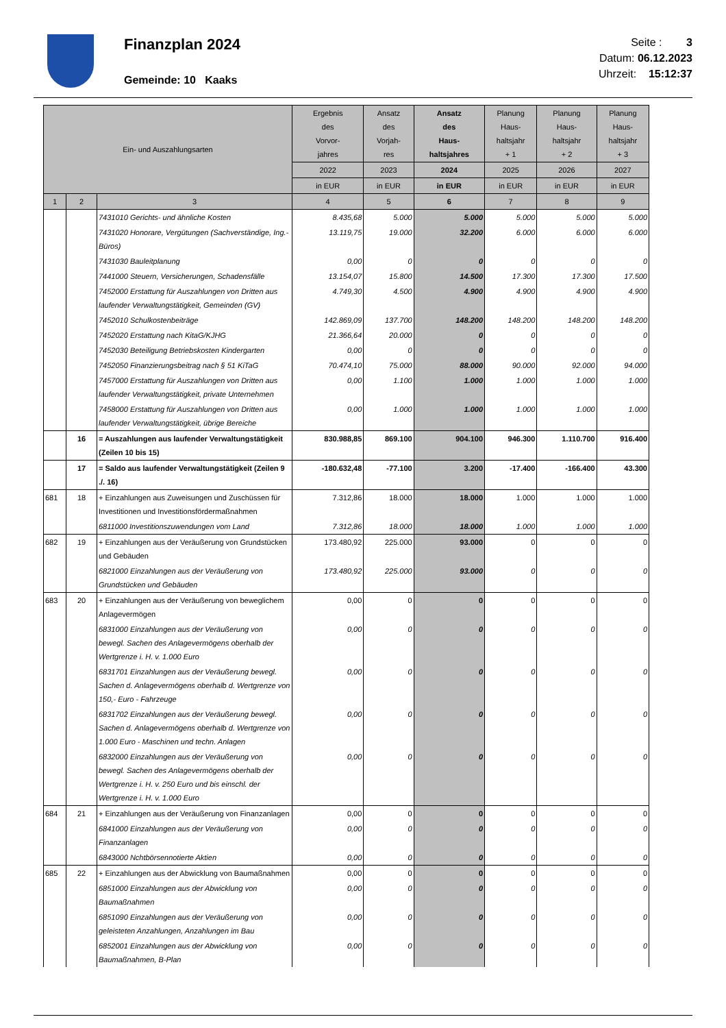Finanzplan 2024
Gemeinde: 10 Kaaks
Seite : 3
Datum: 06.12.2023
Uhrzeit: 15:12:37
| Ein- und Auszahlungsarten | | | Ergebnis des Vorvor- jahres | Ansatz des Vorjah- res | Ansatz des Haus- haltsjahres | Planung Haus- haltsjahr + 1 | Planung Haus- haltsjahr + 2 | Planung Haus- haltsjahr + 3 |
| --- | --- | --- | --- | --- | --- | --- | --- | --- |
| | | | 2022 | 2023 | 2024 | 2025 | 2026 | 2027 |
| | | | in EUR | in EUR | in EUR | in EUR | in EUR | in EUR |
| 1 | 2 | 3 | 4 | 5 | 6 | 7 | 8 | 9 |
| | | 7431010 Gerichts- und ähnliche Kosten | 8.435,68 | 5.000 | 5.000 | 5.000 | 5.000 | 5.000 |
| | | 7431020 Honorare, Vergütungen (Sachverständige, Ing.-Büros) | 13.119,75 | 19.000 | 32.200 | 6.000 | 6.000 | 6.000 |
| | | 7431030 Bauleitplanung | 0,00 | 0 | 0 | 0 | 0 | 0 |
| | | 7441000 Steuern, Versicherungen, Schadensfälle | 13.154,07 | 15.800 | 14.500 | 17.300 | 17.300 | 17.500 |
| | | 7452000 Erstattung für Auszahlungen von Dritten aus laufender Verwaltungstätigkeit, Gemeinden (GV) | 4.749,30 | 4.500 | 4.900 | 4.900 | 4.900 | 4.900 |
| | | 7452010 Schulkostenbeiträge | 142.869,09 | 137.700 | 148.200 | 148.200 | 148.200 | 148.200 |
| | | 7452020 Erstattung nach KitaG/KJHG | 21.366,64 | 20.000 | 0 | 0 | 0 | 0 |
| | | 7452030 Beteiligung Betriebskosten Kindergarten | 0,00 | 0 | 0 | 0 | 0 | 0 |
| | | 7452050 Finanzierungsbeitrag nach § 51 KiTaG | 70.474,10 | 75.000 | 88.000 | 90.000 | 92.000 | 94.000 |
| | | 7457000 Erstattung für Auszahlungen von Dritten aus laufender Verwaltungstätigkeit, private Unternehmen | 0,00 | 1.100 | 1.000 | 1.000 | 1.000 | 1.000 |
| | | 7458000 Erstattung für Auszahlungen von Dritten aus laufender Verwaltungstätigkeit, übrige Bereiche | 0,00 | 1.000 | 1.000 | 1.000 | 1.000 | 1.000 |
| | 16 | = Auszahlungen aus laufender Verwaltungstätigkeit (Zeilen 10 bis 15) | 830.988,85 | 869.100 | 904.100 | 946.300 | 1.110.700 | 916.400 |
| | 17 | = Saldo aus laufender Verwaltungstätigkeit (Zeilen 9 ./. 16) | -180.632,48 | -77.100 | 3.200 | -17.400 | -166.400 | 43.300 |
| 681 | 18 | + Einzahlungen aus Zuweisungen und Zuschüssen für Investitionen und Investitionsfördermaßnahmen | 7.312,86 | 18.000 | 18.000 | 1.000 | 1.000 | 1.000 |
| | | 6811000 Investitionszuwendungen vom Land | 7.312,86 | 18.000 | 18.000 | 1.000 | 1.000 | 1.000 |
| 682 | 19 | + Einzahlungen aus der Veräußerung von Grundstücken und Gebäuden | 173.480,92 | 225.000 | 93.000 | 0 | 0 | 0 |
| | | 6821000 Einzahlungen aus der Veräußerung von Grundstücken und Gebäuden | 173.480,92 | 225.000 | 93.000 | 0 | 0 | 0 |
| 683 | 20 | + Einzahlungen aus der Veräußerung von beweglichem Anlagevermögen | 0,00 | 0 | 0 | 0 | 0 | 0 |
| | | 6831000 Einzahlungen aus der Veräußerung von bewegl. Sachen des Anlagevermögens oberhalb der Wertgrenze i. H. v. 1.000 Euro | 0,00 | 0 | 0 | 0 | 0 | 0 |
| | | 6831701 Einzahlungen aus der Veräußerung bewegl. Sachen d. Anlagevermögens oberhalb d. Wertgrenze von 150,- Euro - Fahrzeuge | 0,00 | 0 | 0 | 0 | 0 | 0 |
| | | 6831702 Einzahlungen aus der Veräußerung bewegl. Sachen d. Anlagevermögens oberhalb d. Wertgrenze von 1.000 Euro - Maschinen und techn. Anlagen | 0,00 | 0 | 0 | 0 | 0 | 0 |
| | | 6832000 Einzahlungen aus der Veräußerung von bewegl. Sachen des Anlagevermögens oberhalb der Wertgrenze i. H. v. 250 Euro und bis einschl. der Wertgrenze i. H. v. 1.000 Euro | 0,00 | 0 | 0 | 0 | 0 | 0 |
| 684 | 21 | + Einzahlungen aus der Veräußerung von Finanzanlagen | 0,00 | 0 | 0 | 0 | 0 | 0 |
| | | 6841000 Einzahlungen aus der Veräußerung von Finanzanlagen | 0,00 | 0 | 0 | 0 | 0 | 0 |
| | | 6843000 Nchtbörsennotierte Aktien | 0,00 | 0 | 0 | 0 | 0 | 0 |
| 685 | 22 | + Einzahlungen aus der Abwicklung von Baumaßnahmen | 0,00 | 0 | 0 | 0 | 0 | 0 |
| | | 6851000 Einzahlungen aus der Abwicklung von Baumaßnahmen | 0,00 | 0 | 0 | 0 | 0 | 0 |
| | | 6851090 Einzahlungen aus der Veräußerung von geleisteten Anzahlungen, Anzahlungen im Bau | 0,00 | 0 | 0 | 0 | 0 | 0 |
| | | 6852001 Einzahlungen aus der Abwicklung von Baumaßnahmen, B-Plan | 0,00 | 0 | 0 | 0 | 0 | 0 |